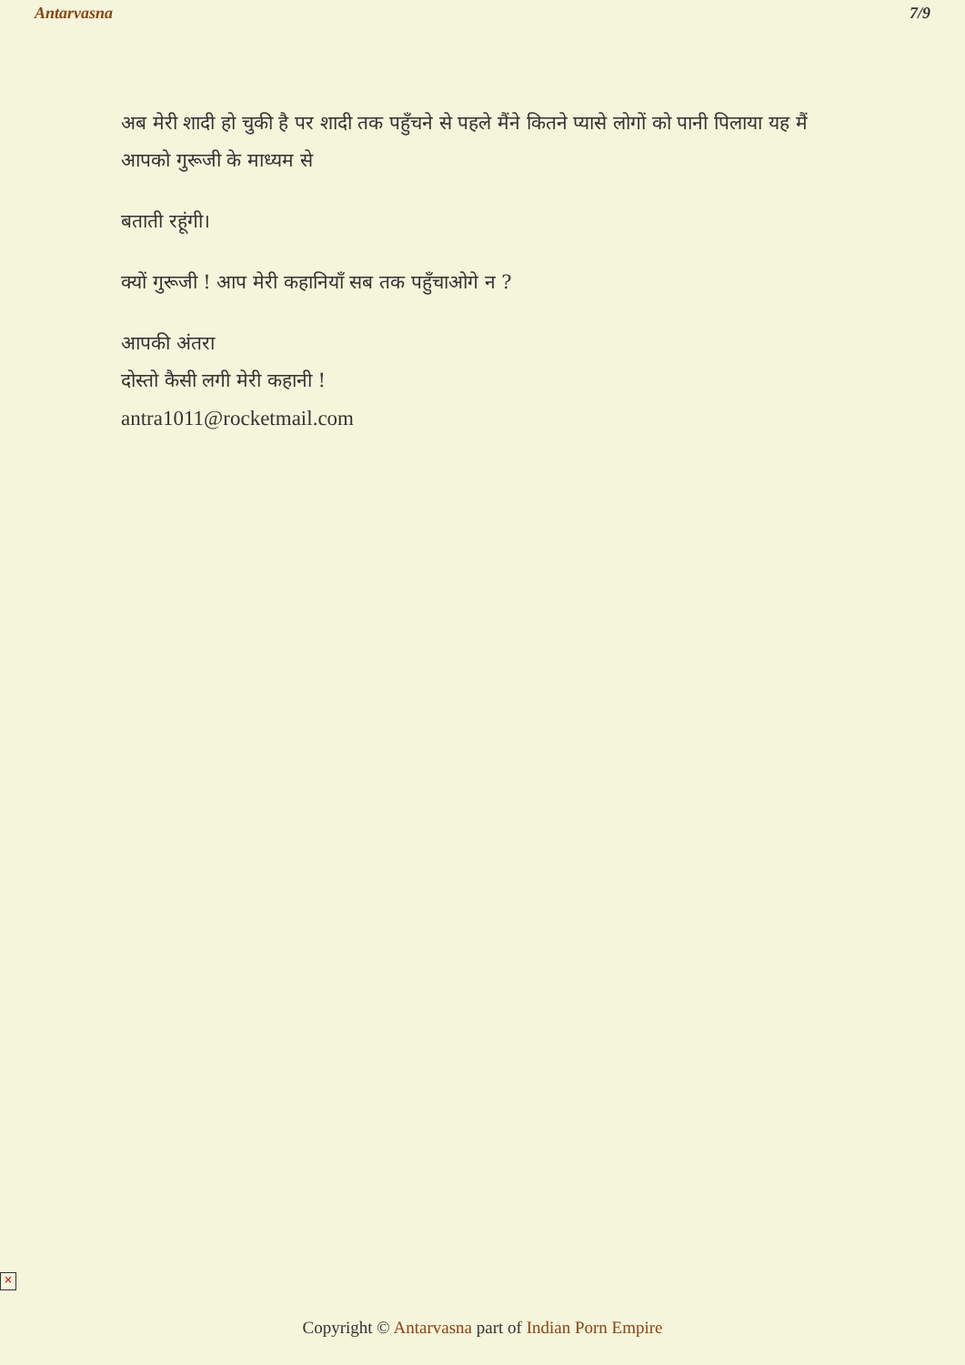Antarvasna 7/9
अब मेरी शादी हो चुकी है पर शादी तक पहुँचने से पहले मैंने कितने प्यासे लोगों को पानी पिलाया यह मैं आपको गुरूजी के माध्यम से
बताती रहूंगी।
क्यों गुरूजी ! आप मेरी कहानियाँ सब तक पहुँचाओगे न ?
आपकी अंतरा
दोस्तो कैसी लगी मेरी कहानी !
antra1011@rocketmail.com
×
Copyright © Antarvasna part of Indian Porn Empire